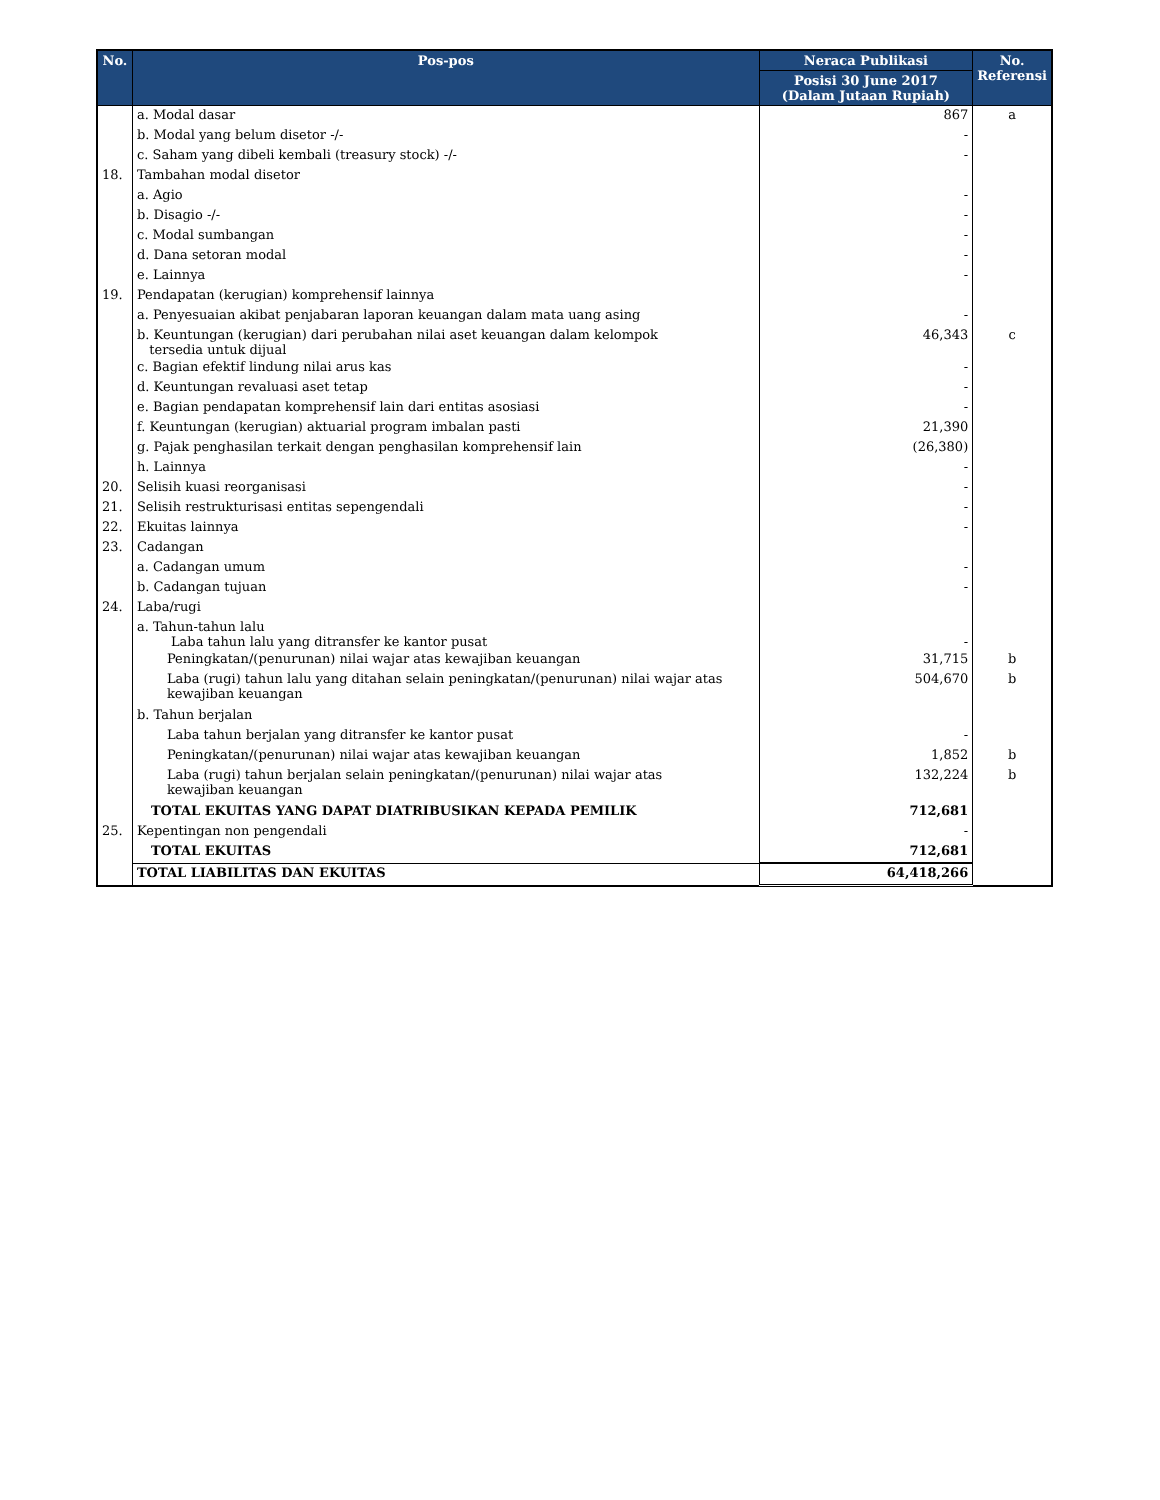| No. | Pos-pos | Neraca Publikasi | No. Referensi |
| --- | --- | --- | --- |
| | | Posisi 30 June 2017 (Dalam Jutaan Rupiah) | |
| | a. Modal dasar | 867 | a |
| | b. Modal yang belum disetor -/- | - | |
| | c. Saham yang dibeli kembali (treasury stock) -/- | - | |
| 18. | Tambahan modal disetor | | |
| | a. Agio | - | |
| | b. Disagio -/- | - | |
| | c. Modal sumbangan | - | |
| | d. Dana setoran modal | - | |
| | e. Lainnya | - | |
| 19. | Pendapatan (kerugian) komprehensif lainnya | | |
| | a. Penyesuaian akibat penjabaran laporan keuangan dalam mata uang asing | - | |
| | b. Keuntungan (kerugian) dari perubahan nilai aset keuangan dalam kelompok tersedia untuk dijual | 46,343 | c |
| | c. Bagian efektif lindung nilai arus kas | - | |
| | d. Keuntungan revaluasi aset tetap | - | |
| | e. Bagian pendapatan komprehensif lain dari entitas asosiasi | - | |
| | f. Keuntungan (kerugian) aktuarial program imbalan pasti | 21,390 | |
| | g. Pajak penghasilan terkait dengan penghasilan komprehensif lain | (26,380) | |
| | h. Lainnya | - | |
| 20. | Selisih kuasi reorganisasi | - | |
| 21. | Selisih restrukturisasi entitas sepengendali | - | |
| 22. | Ekuitas lainnya | - | |
| 23. | Cadangan | | |
| | a. Cadangan umum | - | |
| | b. Cadangan tujuan | - | |
| 24. | Laba/rugi | | |
| | a. Tahun-tahun lalu Laba tahun lalu yang ditransfer ke kantor pusat | - | |
| | Peningkatan/(penurunan) nilai wajar atas kewajiban keuangan | 31,715 | b |
| | Laba (rugi) tahun lalu yang ditahan selain peningkatan/(penurunan) nilai wajar atas kewajiban keuangan | 504,670 | b |
| | b. Tahun berjalan | | |
| | Laba tahun berjalan yang ditransfer ke kantor pusat | - | |
| | Peningkatan/(penurunan) nilai wajar atas kewajiban keuangan | 1,852 | b |
| | Laba (rugi) tahun berjalan selain peningkatan/(penurunan) nilai wajar atas kewajiban keuangan | 132,224 | b |
| | TOTAL EKUITAS YANG DAPAT DIATRIBUSIKAN KEPADA PEMILIK | 712,681 | |
| 25. | Kepentingan non pengendali | - | |
| | TOTAL EKUITAS | 712,681 | |
| | TOTAL LIABILITAS DAN EKUITAS | 64,418,266 | |